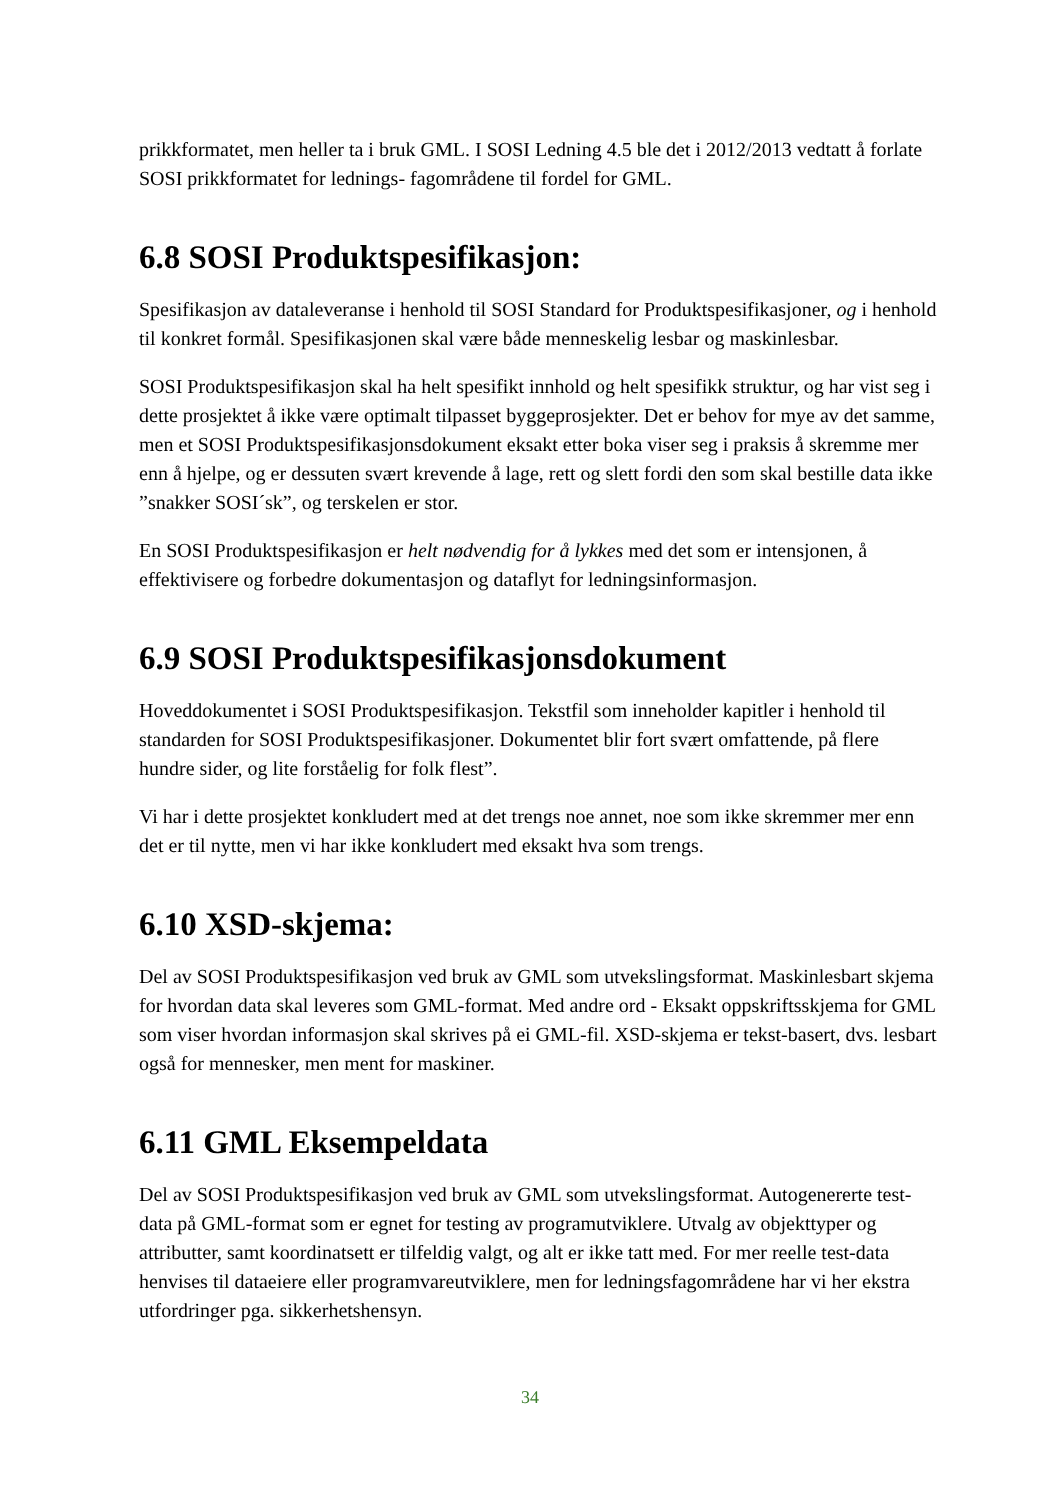prikkformatet, men heller ta i bruk GML. I SOSI Ledning 4.5 ble det i 2012/2013 vedtatt å forlate SOSI prikkformatet for lednings- fagområdene til fordel for GML.
6.8 SOSI Produktspesifikasjon:
Spesifikasjon av dataleveranse i henhold til SOSI Standard for Produktspesifikasjoner, og i henhold til konkret formål. Spesifikasjonen skal være både menneskelig lesbar og maskinlesbar.
SOSI Produktspesifikasjon skal ha helt spesifikt innhold og helt spesifikk struktur, og har vist seg i dette prosjektet å ikke være optimalt tilpasset byggeprosjekter. Det er behov for mye av det samme, men et SOSI Produktspesifikasjonsdokument eksakt etter boka viser seg i praksis å skremme mer enn å hjelpe, og er dessuten svært krevende å lage, rett og slett fordi den som skal bestille data ikke ”snakker SOSI´sk”, og terskelen er stor.
En SOSI Produktspesifikasjon er helt nødvendig for å lykkes med det som er intensjonen, å effektivisere og forbedre dokumentasjon og dataflyt for ledningsinformasjon.
6.9 SOSI Produktspesifikasjonsdokument
Hoveddokumentet i SOSI Produktspesifikasjon. Tekstfil som inneholder kapitler i henhold til standarden for SOSI Produktspesifikasjoner. Dokumentet blir fort svært omfattende, på flere hundre sider, og lite forståelig for folk flest”.
Vi har i dette prosjektet konkludert med at det trengs noe annet, noe som ikke skremmer mer enn det er til nytte, men vi har ikke konkludert med eksakt hva som trengs.
6.10 XSD-skjema:
Del av SOSI Produktspesifikasjon ved bruk av GML som utvekslingsformat. Maskinlesbart skjema for hvordan data skal leveres som GML-format. Med andre ord - Eksakt oppskriftsskjema for GML som viser hvordan informasjon skal skrives på ei GML-fil. XSD-skjema er tekst-basert, dvs. lesbart også for mennesker, men ment for maskiner.
6.11 GML Eksempeldata
Del av SOSI Produktspesifikasjon ved bruk av GML som utvekslingsformat. Autogenererte test-data på GML-format som er egnet for testing av programutviklere. Utvalg av objekttyper og attributter, samt koordinatsett er tilfeldig valgt, og alt er ikke tatt med. For mer reelle test-data henvises til dataeiere eller programvareutviklere, men for ledningsfagområdene har vi her ekstra utfordringer pga. sikkerhetshensyn.
34